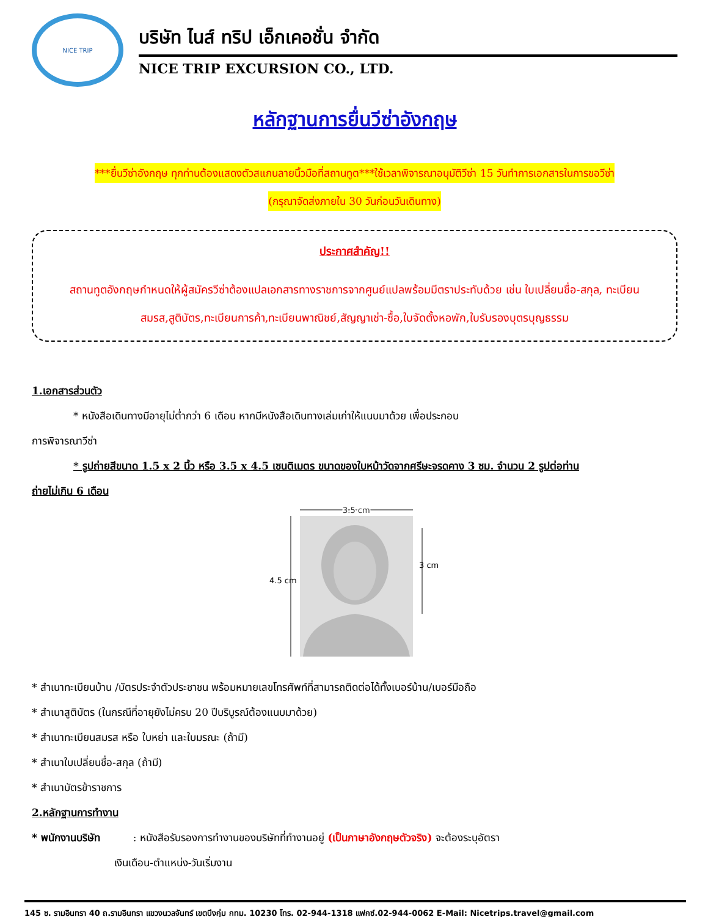NICE TRIP
บริษัท ไนส์ ทริป เอ็กเคอชั่น จำกัด
NICE TRIP EXCURSION CO., LTD.
หลักฐานการยื่นวีซ่าอังกฤษ
***ยื่นวีซ่าอังกฤษ ทุกท่านต้องแสดงตัวสแกนลายนิ้วมือที่สถานทูต***ใช้เวลาพิจารณาอนุมัติวีซ่า 15 วันทำการเอกสารในการขอวีซ่า
(กรุณาจัดส่งภายใน 30 วันก่อนวันเดินทาง)
ประกาศสำคัญ!!
สถานทูตอังกฤษกำหนดให้ผู้สมัครวีซ่าต้องแปลเอกสารทางราชการจากศูนย์แปลพร้อมมีตราประทับด้วย เช่น ใบเปลี่ยนชื่อ-สกุล, ทะเบียนสมรส,สูติบัตร,ทะเบียนการค้า,ทะเบียนพาณิชย์,สัญญาเช่า-ซื้อ,ใบจัดตั้งหอพัก,ใบรับรองบุตรบุญธรรม
1.เอกสารส่วนตัว
* หนังสือเดินทางมีอายุไม่ต่ำกว่า 6 เดือน หากมีหนังสือเดินทางเล่มเก่าให้แนบมาด้วย เพื่อประกอบ
การพิจารณาวีซ่า
* รูปถ่ายสีขนาด 1.5 x 2 นิ้ว หรือ 3.5 x 4.5 เซนติเมตร ขนาดของใบหน้าวัดจากศรีษะจรดคาง 3 ซม. จำนวน 2 รูปต่อท่าน
ถ่ายไม่เกิน 6 เดือน
3.5 cm
4.5 cm
3 cm
* สำเนาทะเบียนบ้าน /บัตรประจำตัวประชาชน พร้อมหมายเลขโทรศัพท์ที่สามารถติดต่อได้ทั้งเบอร์บ้าน/เบอร์มือถือ
* สำเนาสูติบัตร (ในกรณีที่อายุยังไม่ครบ 20 ปีบริบูรณ์ต้องแนบมาด้วย)
* สำเนาทะเบียนสมรส หรือ ใบหย่า และใบมรณะ (ถ้ามี)
* สำเนาใบเปลี่ยนชื่อ-สกุล (ถ้ามี)
* สำเนาบัตรข้าราชการ
2.หลักฐานการทำงาน
* พนักงานบริษัท : หนังสือรับรองการทำงานของบริษัทที่ทำงานอยู่ (เป็นภาษาอังกฤษตัวจริง) จะต้องระบุอัตรา
เงินเดือน-ตำแหน่ง-วันเริ่มงาน
145 ซ. รามอินทรา 40 ถ.รามอินทรา แขวงนวลจันทร์ เขตบึงกุ่ม กทม. 10230 โทร. 02-944-1318 แฟกซ์.02-944-0062 E-Mail: Nicetrips.travel@gmail.com